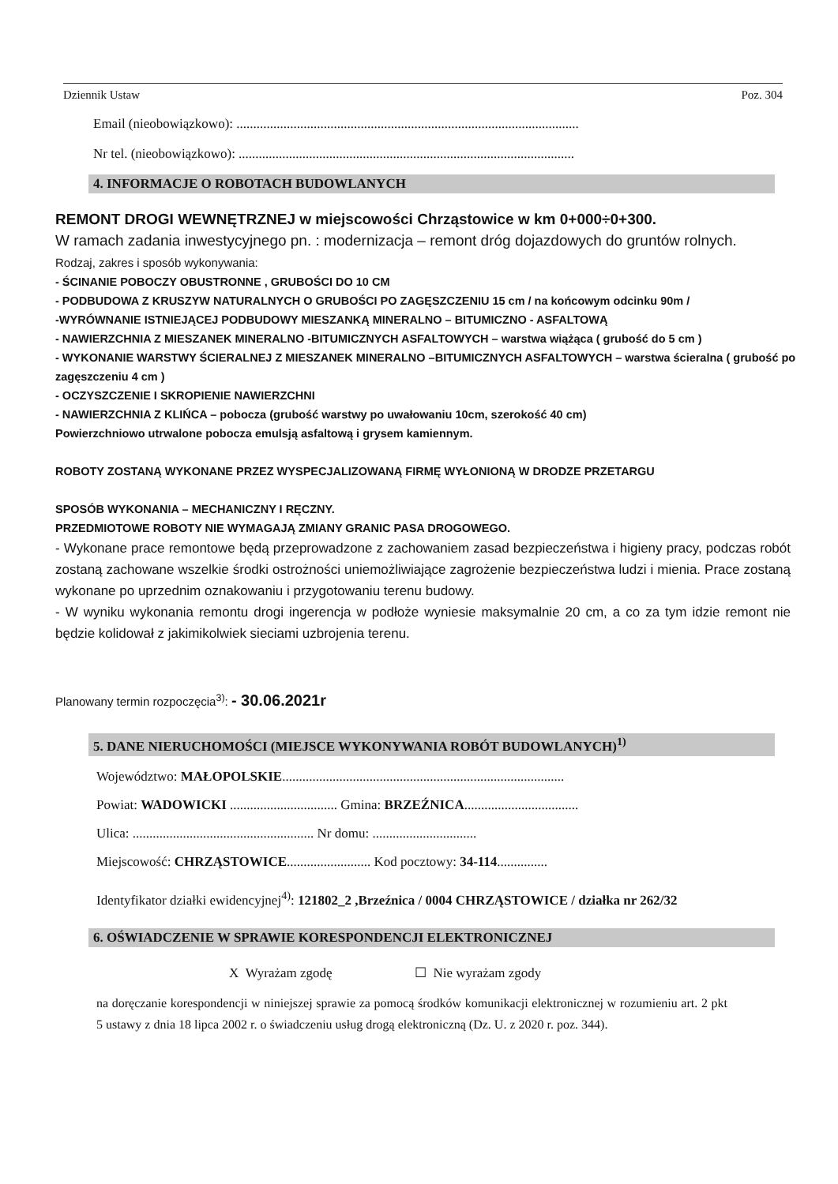Dziennik Ustaw Poz. 304
Email (nieobowiązkowo): ......................................................................................................
Nr tel. (nieobowiązkowo): ....................................................................................................
4. INFORMACJE O ROBOTACH BUDOWLANYCH
REMONT DROGI WEWNĘTRZNEJ w miejscowości Chrząstowice w km 0+000÷0+300.
W ramach zadania inwestycyjnego pn. : modernizacja – remont dróg dojazdowych do gruntów rolnych.
Rodzaj, zakres i sposób wykonywania:
- ŚCINANIE POBOCZY OBUSTRONNE , GRUBOŚCI DO 10 CM
- PODBUDOWA Z KRUSZYW NATURALNYCH O GRUBOŚCI PO ZAGĘSZCZENIU 15 cm / na końcowym odcinku 90m /
-WYRÓWNANIE ISTNIEJĄCEJ PODBUDOWY MIESZANKĄ MINERALNO – BITUMICZNO - ASFALTOWĄ
- NAWIERZCHNIA Z MIESZANEK MINERALNO -BITUMICZNYCH ASFALTOWYCH – warstwa wiążąca ( grubość do 5 cm )
- WYKONANIE WARSTWY ŚCIERALNEJ Z MIESZANEK MINERALNO –BITUMICZNYCH ASFALTOWYCH – warstwa ścieralna ( grubość po zagęszczeniu 4 cm )
- OCZYSZCZENIE I SKROPIENIE NAWIERZCHNI
- NAWIERZCHNIA Z KLIŃCA – pobocza (grubość warstwy po uwałowaniu 10cm, szerokość 40 cm)
Powierzchniowo utrwalone pobocza emulsją asfaltową i grysem kamiennym.
ROBOTY ZOSTANĄ WYKONANE PRZEZ WYSPECJALIZOWANĄ FIRMĘ WYŁONIONĄ W DRODZE PRZETARGU
SPOSÓB WYKONANIA – MECHANICZNY I RĘCZNY.
PRZEDMIOTOWE ROBOTY NIE WYMAGAJĄ ZMIANY GRANIC PASA DROGOWEGO.
- Wykonane prace remontowe będą przeprowadzone z zachowaniem zasad bezpieczeństwa i higieny pracy, podczas robót zostaną zachowane wszelkie środki ostrożności uniemożliwiające zagrożenie bezpieczeństwa ludzi i mienia. Prace zostaną wykonane po uprzednim oznakowaniu i przygotowaniu terenu budowy.
- W wyniku wykonania remontu drogi ingerencja w podłoże wyniesie maksymalnie 20 cm, a co za tym idzie remont nie będzie kolidował z jakimikolwiek sieciami uzbrojenia terenu.
Planowany termin rozpoczęcia<sup>3)</sup>: - 30.06.2021r
5. DANE NIERUCHOMOŚCI (MIEJSCE WYKONYWANIA ROBÓT BUDOWLANYCH)<sup>1)</sup>
Województwo: MAŁOPOLSKIE....................................................................................
Powiat: WADOWICKI ................................ Gmina: BRZEŹNICA..................................
Ulica: ...................................................... Nr domu: ...............................
Miejscowość: CHRZĄSTOWICE......................... Kod pocztowy: 34-114...............
Identyfikator działki ewidencyjnej<sup>4)</sup>: 121802_2 ,Brzeźnica / 0004 CHRZĄSTOWICE / działka nr 262/32
6. OŚWIADCZENIE W SPRAWIE KORESPONDENCJI ELEKTRONICZNEJ
X Wyrażam zgodę ☐ Nie wyrażam zgody
na doręczanie korespondencji w niniejszej sprawie za pomocą środków komunikacji elektronicznej w rozumieniu art. 2 pkt 5 ustawy z dnia 18 lipca 2002 r. o świadczeniu usług drogą elektroniczną (Dz. U. z 2020 r. poz. 344).